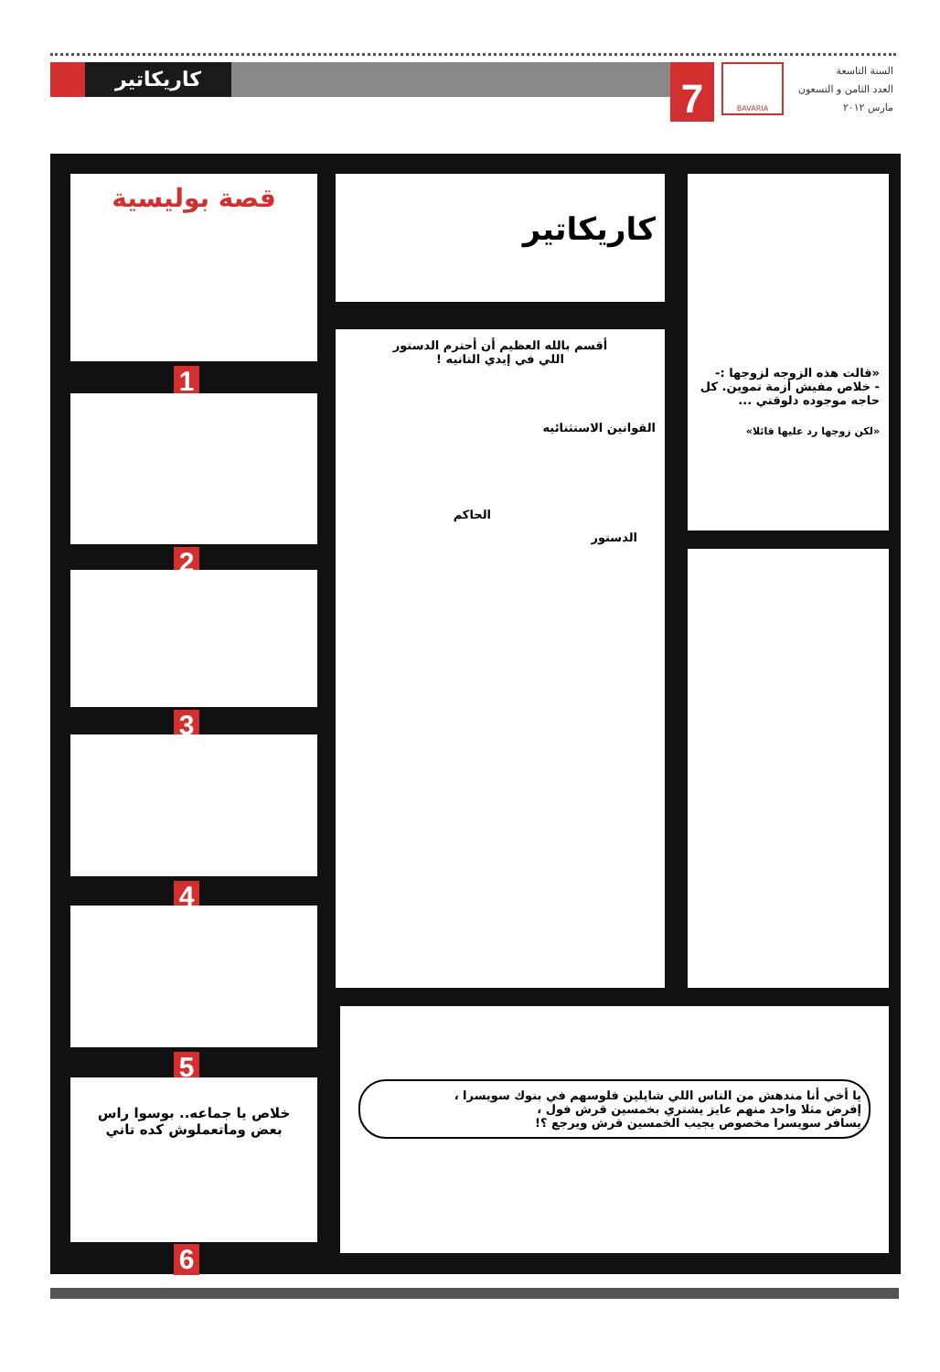كاريكاتير
7
BAVARIA
السنة التاسعة
العدد الثامن و التسعون
مارس ٢٠١٢
قصة بوليسية
1
2
3
4
5
خلاص يا جماعه.. بوسوا راس بعض وماتعملوش كده تاني
6
كاريكاتير
أقسم بالله العظيم أن أحترم الدستور
اللي في إيدي التانيه !
القوانين الاستثنائيه
الحاكم
الدستور
«قالت هذه الزوجه لزوجها :-
- خلاص مفيش أزمة تموين. كل حاجه موجوده دلوقتي ...
«لكن زوجها رد عليها قائلا»
يا أخي أنا مندهش من الناس اللي شايلين فلوسهم في بنوك سويسرا ،
إفرض مثلا واحد منهم عايز يشتري بخمسين قرش فول ،
يسافر سويسرا مخصوص يجيب الخمسين قرش ويرجع ؟!